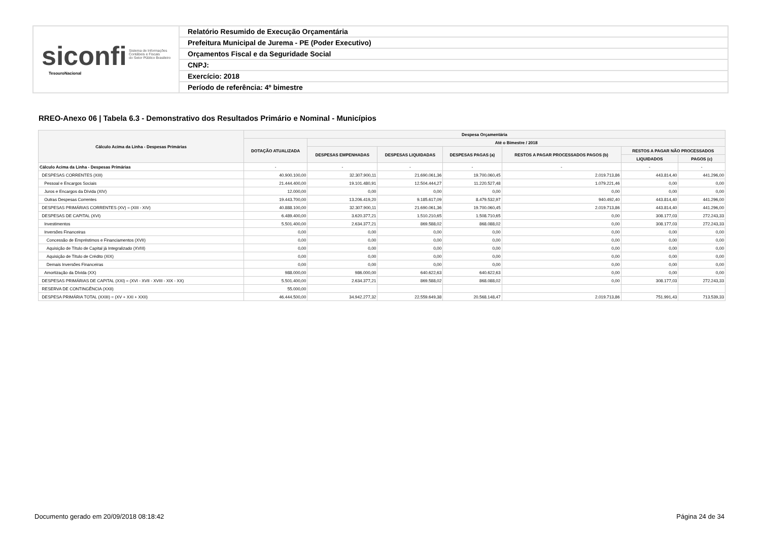siconfi Sistema de Informações
Contábeis e Fiscais
do Setor Público Brasileiro
TesouroNacional
Relatório Resumido de Execução Orçamentária
Prefeitura Municipal de Jurema - PE (Poder Executivo)
Orçamentos Fiscal e da Seguridade Social
CNPJ:
Exercício: 2018
Período de referência: 4º bimestre
RREO-Anexo 06 | Tabela 6.3 - Demonstrativo dos Resultados Primário e Nominal - Municípios
| Cálculo Acima da Linha - Despesas Primárias | Despesa Orçamentária | | | | | | |
| --- | --- | --- | --- | --- | --- | --- | --- |
| | DOTAÇÃO ATUALIZADA | Até o Bimestre / 2018 | | | | | |
| | | DESPESAS EMPENHADAS | DESPESAS LIQUIDADAS | DESPESAS PAGAS (a) | RESTOS A PAGAR PROCESSADOS PAGOS (b) | RESTOS A PAGAR NÃO PROCESSADOS | |
| | | | | | | LIQUIDADOS | PAGOS (c) |
| Cálculo Acima da Linha - Despesas Primárias | - | - | - | - | - | - | - |
| DESPESAS CORRENTES (XIII) | 40.900.100,00 | 32.307.900,11 | 21.690.061,36 | 19.700.060,45 | 2.019.713,86 | 443.814,40 | 441.296,00 |
| Pessoal e Encargos Sociais | 21.444.400,00 | 19.101.480,91 | 12.504.444,27 | 11.220.527,48 | 1.079.221,46 | 0,00 | 0,00 |
| Juros e Encargos da Dívida (XIV) | 12.000,00 | 0,00 | 0,00 | 0,00 | 0,00 | 0,00 | 0,00 |
| Outras Despesas Correntes | 19.443.700,00 | 13.206.419,20 | 9.185.617,09 | 8.479.532,97 | 940.492,40 | 443.814,40 | 441.296,00 |
| DESPESAS PRIMÁRIAS CORRENTES (XV) = (XIII - XIV) | 40.888.100,00 | 32.307.900,11 | 21.690.061,36 | 19.700.060,45 | 2.019.713,86 | 443.814,40 | 441.296,00 |
| DESPESAS DE CAPITAL (XVI) | 6.489.400,00 | 3.620.377,21 | 1.510.210,65 | 1.508.710,65 | 0,00 | 308.177,03 | 272.243,33 |
| Investimentos | 5.501.400,00 | 2.634.377,21 | 869.588,02 | 868.088,02 | 0,00 | 308.177,03 | 272.243,33 |
| Inversões Financeiras | 0,00 | 0,00 | 0,00 | 0,00 | 0,00 | 0,00 | 0,00 |
| Concessão de Empréstimos e Financiamentos (XVII) | 0,00 | 0,00 | 0,00 | 0,00 | 0,00 | 0,00 | 0,00 |
| Aquisição de Título de Capital já Integralizado (XVIII) | 0,00 | 0,00 | 0,00 | 0,00 | 0,00 | 0,00 | 0,00 |
| Aquisição de Título de Crédito (XIX) | 0,00 | 0,00 | 0,00 | 0,00 | 0,00 | 0,00 | 0,00 |
| Demais Inversões Financeiras | 0,00 | 0,00 | 0,00 | 0,00 | 0,00 | 0,00 | 0,00 |
| Amortização da Dívida (XX) | 988.000,00 | 986.000,00 | 640.622,63 | 640.622,63 | 0,00 | 0,00 | 0,00 |
| DESPESAS PRIMÁRIAS DE CAPITAL (XXI) = (XVI - XVII - XVIII - XIX - XX) | 5.501.400,00 | 2.634.377,21 | 869.588,02 | 868.088,02 | 0,00 | 308.177,03 | 272.243,33 |
| RESERVA DE CONTINGÊNCIA (XXII) | 55.000,00 | | | | | | |
| DESPESA PRIMÁRIA TOTAL (XXIII) = (XV + XXI + XXII) | 46.444.500,00 | 34.942.277,32 | 22.559.649,38 | 20.568.148,47 | 2.019.713,86 | 751.991,43 | 713.539,33 |
Documento gerado em 20/09/2018 08:18:42
Página 24 de 34